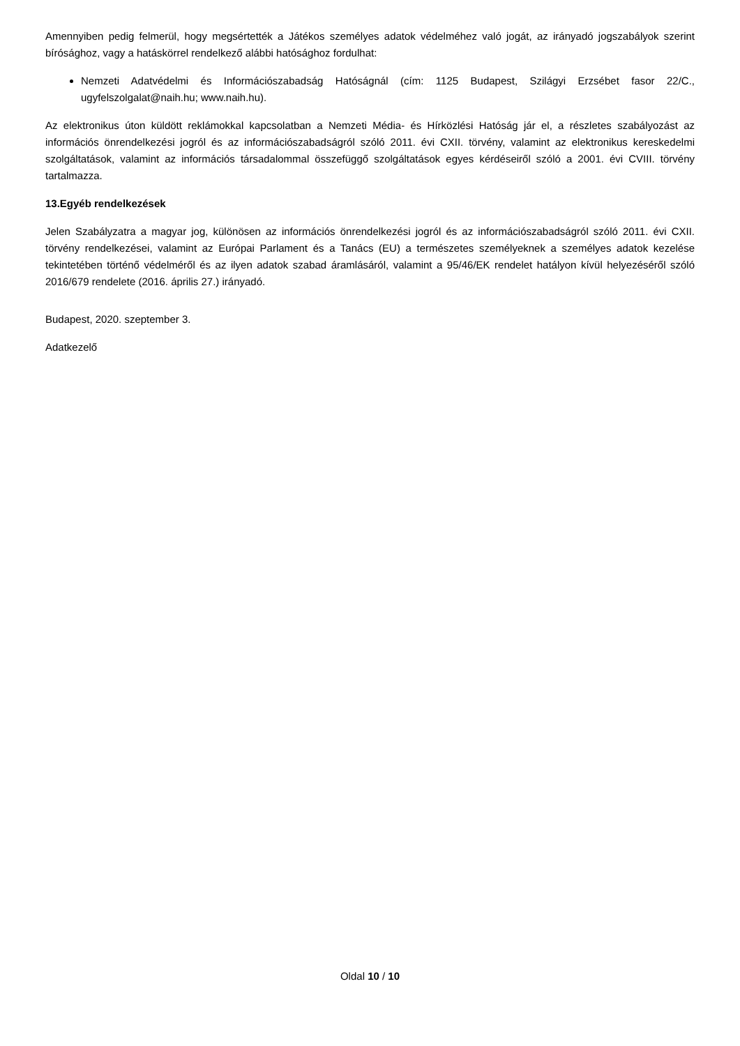Amennyiben pedig felmerül, hogy megsértették a Játékos személyes adatok védelméhez való jogát, az irányadó jogszabályok szerint bírósághoz, vagy a hatáskörrel rendelkező alábbi hatósághoz fordulhat:
Nemzeti Adatvédelmi és Információszabadság Hatóságnál (cím: 1125 Budapest, Szilágyi Erzsébet fasor 22/C., ugyfelszolgalat@naih.hu; www.naih.hu).
Az elektronikus úton küldött reklámokkal kapcsolatban a Nemzeti Média- és Hírközlési Hatóság jár el, a részletes szabályozást az információs önrendelkezési jogról és az információszabadságról szóló 2011. évi CXII. törvény, valamint az elektronikus kereskedelmi szolgáltatások, valamint az információs társadalommal összefüggő szolgáltatások egyes kérdéseiről szóló a 2001. évi CVIII. törvény tartalmazza.
13.Egyéb rendelkezések
Jelen Szabályzatra a magyar jog, különösen az információs önrendelkezési jogról és az információszabadságról szóló 2011. évi CXII. törvény rendelkezései, valamint az Európai Parlament és a Tanács (EU) a természetes személyeknek a személyes adatok kezelése tekintetében történő védelméről és az ilyen adatok szabad áramlásáról, valamint a 95/46/EK rendelet hatályon kívül helyezéséről szóló 2016/679 rendelete (2016. április 27.) irányadó.
Budapest, 2020. szeptember 3.
Adatkezelő
Oldal 10 / 10